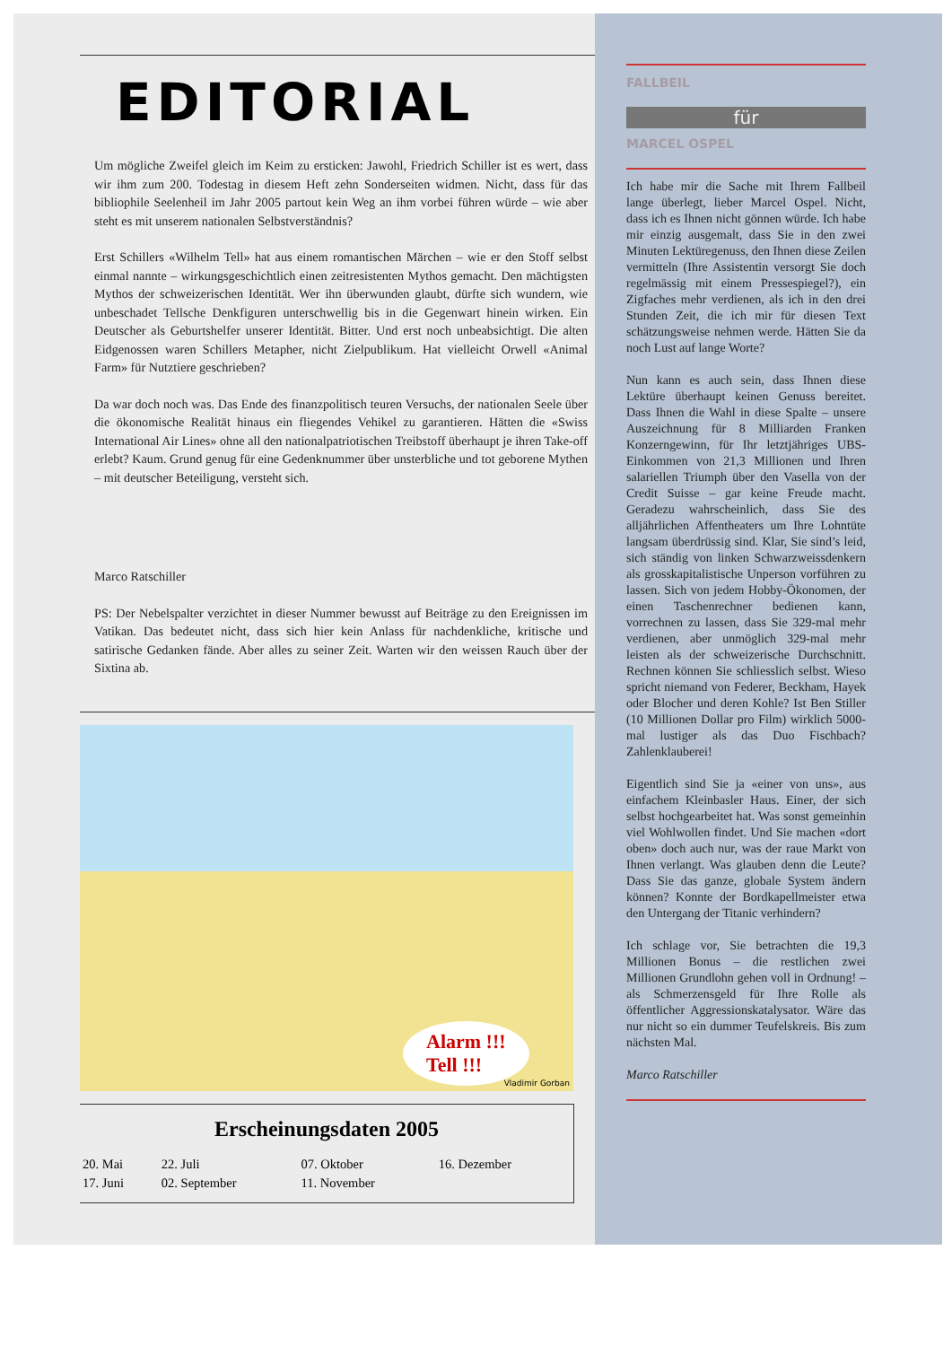EDITORIAL
Um mögliche Zweifel gleich im Keim zu ersticken: Jawohl, Friedrich Schiller ist es wert, dass wir ihm zum 200. Todestag in diesem Heft zehn Sonderseiten widmen. Nicht, dass für das bibliophile Seelenheil im Jahr 2005 partout kein Weg an ihm vorbei führen würde – wie aber steht es mit unserem nationalen Selbstverständnis?
Erst Schillers «Wilhelm Tell» hat aus einem romantischen Märchen – wie er den Stoff selbst einmal nannte – wirkungsgeschichtlich einen zeitresistenten Mythos gemacht. Den mächtigsten Mythos der schweizerischen Identität. Wer ihn überwunden glaubt, dürfte sich wundern, wie unbeschadet Tellsche Denkfiguren unterschwellig bis in die Gegenwart hinein wirken. Ein Deutscher als Geburtshelfer unserer Identität. Bitter. Und erst noch unbeabsichtigt. Die alten Eidgenossen waren Schillers Metapher, nicht Zielpublikum. Hat vielleicht Orwell «Animal Farm» für Nutztiere geschrieben?
Da war doch noch was. Das Ende des finanzpolitisch teuren Versuchs, der nationalen Seele über die ökonomische Realität hinaus ein fliegendes Vehikel zu garantieren. Hätten die «Swiss International Air Lines» ohne all den nationalpatriotischen Treibstoff überhaupt je ihren Take-off erlebt? Kaum. Grund genug für eine Gedenknummer über unsterbliche und tot geborene Mythen – mit deutscher Beteiligung, versteht sich.
Marco Ratschiller
PS: Der Nebelspalter verzichtet in dieser Nummer bewusst auf Beiträge zu den Ereignissen im Vatikan. Das bedeutet nicht, dass sich hier kein Anlass für nachdenkliche, kritische und satirische Gedanken fände. Aber alles zu seiner Zeit. Warten wir den weissen Rauch über der Sixtina ab.
Alarm !!!
Tell !!!
Vladimir Gorban
Erscheinungsdaten 2005
| 20. Mai | 22. Juli | 07. Oktober | 16. Dezember |
| 17. Juni | 02. September | 11. November | |
FALLBEIL
für
MARCEL OSPEL
Ich habe mir die Sache mit Ihrem Fallbeil lange überlegt, lieber Marcel Ospel. Nicht, dass ich es Ihnen nicht gönnen würde. Ich habe mir einzig ausgemalt, dass Sie in den zwei Minuten Lektüregenuss, den Ihnen diese Zeilen vermitteln (Ihre Assistentin versorgt Sie doch regelmässig mit einem Pressespiegel?), ein Zigfaches mehr verdienen, als ich in den drei Stunden Zeit, die ich mir für diesen Text schätzungsweise nehmen werde. Hätten Sie da noch Lust auf lange Worte?
Nun kann es auch sein, dass Ihnen diese Lektüre überhaupt keinen Genuss bereitet. Dass Ihnen die Wahl in diese Spalte – unsere Auszeichnung für 8 Milliarden Franken Konzerngewinn, für Ihr letztjähriges UBS-Einkommen von 21,3 Millionen und Ihren salariellen Triumph über den Vasella von der Credit Suisse – gar keine Freude macht. Geradezu wahrscheinlich, dass Sie des alljährlichen Affentheaters um Ihre Lohntüte langsam überdrüssig sind. Klar, Sie sind’s leid, sich ständig von linken Schwarzweissdenkern als grosskapitalistische Unperson vorführen zu lassen. Sich von jedem Hobby-Ökonomen, der einen Taschenrechner bedienen kann, vorrechnen zu lassen, dass Sie 329-mal mehr verdienen, aber unmöglich 329-mal mehr leisten als der schweizerische Durchschnitt. Rechnen können Sie schliesslich selbst. Wieso spricht niemand von Federer, Beckham, Hayek oder Blocher und deren Kohle? Ist Ben Stiller (10 Millionen Dollar pro Film) wirklich 5000-mal lustiger als das Duo Fischbach? Zahlenklauberei!
Eigentlich sind Sie ja «einer von uns», aus einfachem Kleinbasler Haus. Einer, der sich selbst hochgearbeitet hat. Was sonst gemeinhin viel Wohlwollen findet. Und Sie machen «dort oben» doch auch nur, was der raue Markt von Ihnen verlangt. Was glauben denn die Leute? Dass Sie das ganze, globale System ändern können? Konnte der Bordkapellmeister etwa den Untergang der Titanic verhindern?
Ich schlage vor, Sie betrachten die 19,3 Millionen Bonus – die restlichen zwei Millionen Grundlohn gehen voll in Ordnung! – als Schmerzensgeld für Ihre Rolle als öffentlicher Aggressionskatalysator. Wäre das nur nicht so ein dummer Teufelskreis. Bis zum nächsten Mal.
Marco Ratschiller